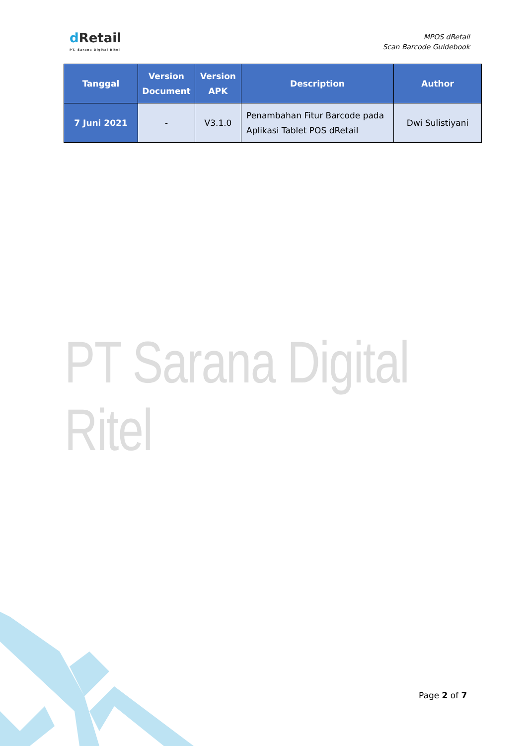dRetail
PT. Sarana Digital Ritel
MPOS dRetail
Scan Barcode Guidebook
| Tanggal | Version Document | Version APK | Description | Author |
| --- | --- | --- | --- | --- |
| 7 Juni 2021 | - | V3.1.0 | Penambahan Fitur Barcode pada Aplikasi Tablet POS dRetail | Dwi Sulistiyani |
PT Sarana Digital Ritel
Page 2 of 7